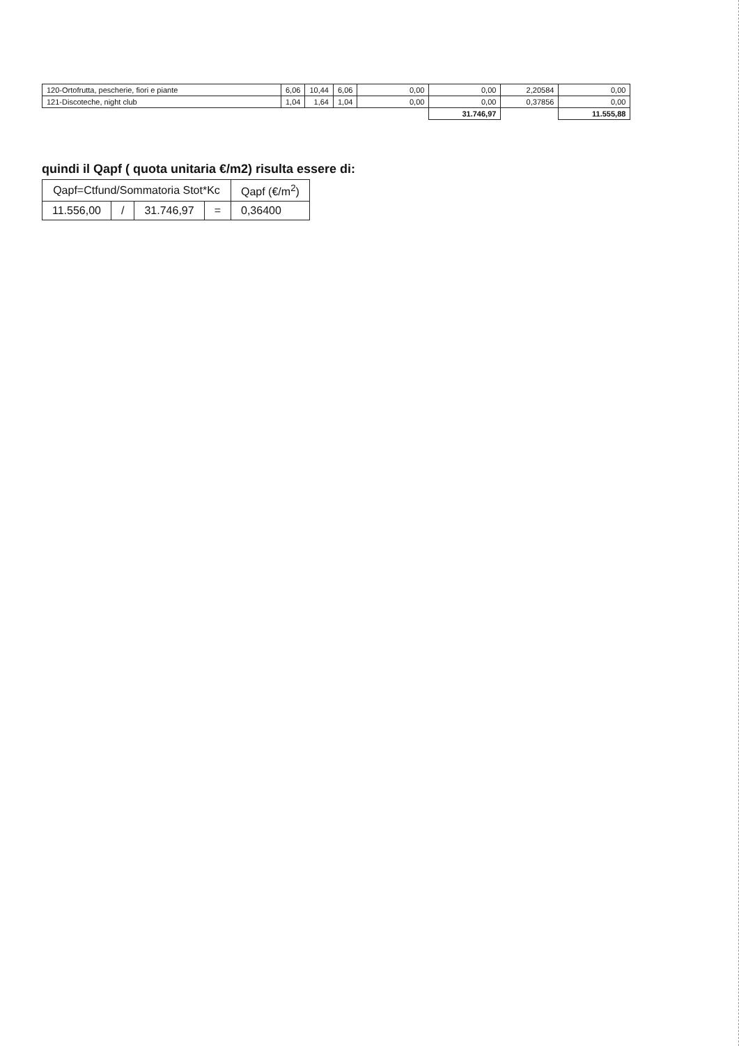| 120-Ortofrutta, pescherie, fiori e piante | 6,06 | 10,44 | 6,06 | 0,00 | 0,00 | 2,20584 | 0,00 |
| 121-Discoteche, night club | 1,04 | 1,64 | 1,04 | 0,00 | 0,00 | 0,37856 | 0,00 |
| | | | | | 31.746,97 | | 11.555,88 |
quindi il Qapf ( quota unitaria €/m2) risulta essere di:
| Qapf=Ctfund/Sommatoria Stot*Kc | | | | Qapf (€/m<sup>2</sup>) |
| --- | --- | --- | --- | --- |
| 11.556,00 | / | 31.746,97 | = | 0,36400 |